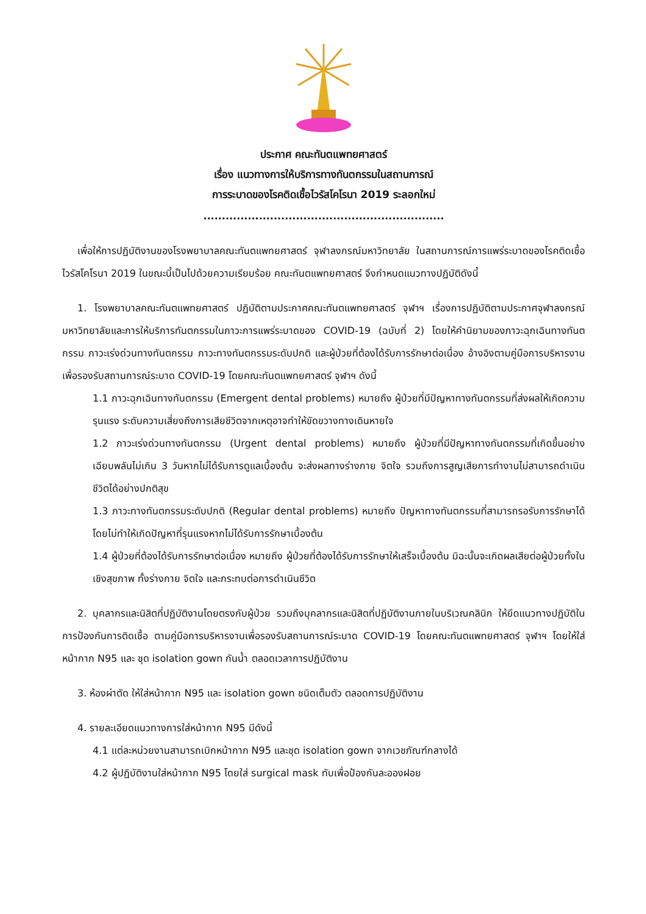ประกาศ คณะทันตแพทยศาสตร์
เรื่อง แนวทางการให้บริการทางทันตกรรมในสถานการณ์
การระบาดของโรคติดเชื้อไวรัสโคโรนา 2019 ระลอกใหม่
.................................................................
เพื่อให้การปฏิบัติงานของโรงพยาบาลคณะทันตแพทยศาสตร์ จุฬาลงกรณ์มหาวิทยาลัย ในสถานการณ์การแพร่ระบาดของโรคติดเชื้อไวรัสโคโรนา 2019 ในขณะนี้เป็นไปด้วยความเรียบร้อย คณะทันตแพทยศาสตร์ จึงกำหนดแนวทางปฏิบัติดังนี้
1. โรงพยาบาลคณะทันตแพทยศาสตร์ ปฏิบัติตามประกาศคณะทันตแพทยศาสตร์ จุฬาฯ เรื่องการปฏิบัติตามประกาศจุฬาลงกรณ์มหาวิทยาลัยและการให้บริการทันตกรรมในภาวะการแพร่ระบาดของ COVID-19 (ฉบับที่ 2) โดยให้คำนิยามของภาวะฉุกเฉินทางทันตกรรม ภาวะเร่งด่วนทางทันตกรรม ภาวะทางทันตกรรมระดับปกติ และผู้ป่วยที่ต้องได้รับการรักษาต่อเนื่อง อ้างอิงตามคู่มือการบริหารงานเพื่อรองรับสถานการณ์ระบาด COVID-19 โดยคณะทันตแพทยศาสตร์ จุฬาฯ ดังนี้
1.1 ภาวะฉุกเฉินทางทันตกรรม (Emergent dental problems) หมายถึง ผู้ป่วยที่มีปัญหาทางทันตกรรมที่ส่งผลให้เกิดความรุนแรง ระดับความเสี่ยงถึงการเสียชีวิตจากเหตุอาจทำให้ขัดขวางทางเดินหายใจ
1.2 ภาวะเร่งด่วนทางทันตกรรม (Urgent dental problems) หมายถึง ผู้ป่วยที่มีปัญหาทางทันตกรรมที่เกิดขึ้นอย่างเฉียบพลันไม่เกิน 3 วันหากไม่ได้รับการดูแลเบื้องต้น จะส่งผลทางร่างกาย จิตใจ รวมถึงการสูญเสียการทำงานไม่สามารถดำเนินชีวิตได้อย่างปกติสุข
1.3 ภาวะทางทันตกรรมระดับปกติ (Regular dental problems) หมายถึง ปัญหาทางทันตกรรมที่สามารถรอรับการรักษาได้โดยไม่ทำให้เกิดปัญหาที่รุนแรงหากไม่ได้รับการรักษาเบื้องต้น
1.4 ผู้ป่วยที่ต้องได้รับการรักษาต่อเนื่อง หมายถึง ผู้ป่วยที่ต้องได้รับการรักษาให้เสร็จเบื้องต้น มิฉะนั้นจะเกิดผลเสียต่อผู้ป่วยทั้งในเชิงสุขภาพ ทั้งร่างกาย จิตใจ และกระทบต่อการดำเนินชีวิต
2. บุคลากรและนิสิตที่ปฏิบัติงานโดยตรงกับผู้ป่วย รวมถึงบุคลากรและนิสิตที่ปฏิบัติงานภายในบริเวณคลินิก ให้ยึดแนวทางปฏิบัติในการป้องกันการติดเชื้อ ตามคู่มือการบริหารงานเพื่อรองรับสถานการณ์ระบาด COVID-19 โดยคณะทันตแพทยศาสตร์ จุฬาฯ โดยให้ใส่หน้ากาก N95 และ ชุด isolation gown กันน้ำ ตลอดเวลาการปฏิบัติงาน
3. ห้องผ่าตัด ให้ใส่หน้ากาก N95 และ isolation gown ชนิดเต็มตัว ตลอดการปฏิบัติงาน
4. รายละเอียดแนวทางการใส่หน้ากาก N95 มีดังนี้
4.1 แต่ละหน่วยงานสามารถเบิกหน้ากาก N95 และชุด isolation gown จากเวชภัณฑ์กลางได้
4.2 ผู้ปฏิบัติงานใส่หน้ากาก N95 โดยใส่ surgical mask ทับเพื่อป้องกันละอองฝอย